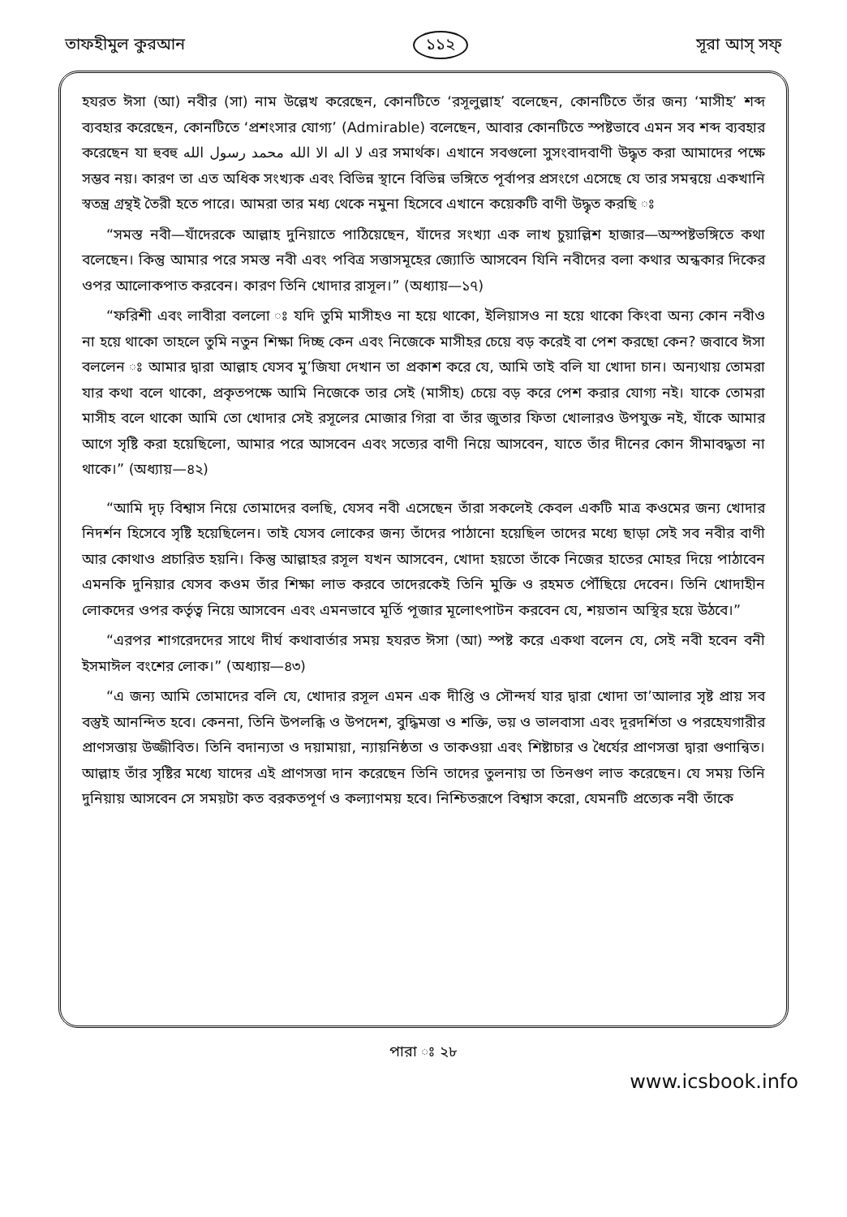তাফহীমুল কুরআন ১১২ সূরা আস্ সফ্
হযরত ঈসা (আ) নবীর (সা) নাম উল্লেখ করেছেন, কোনটিতে ‘রসূলুল্লাহ’ বলেছেন, কোনটিতে তাঁর জন্য ‘মাসীহ’ শব্দ ব্যবহার করেছেন, কোনটিতে ‘প্রশংসার যোগ্য’ (Admirable) বলেছেন, আবার কোনটিতে স্পষ্টভাবে এমন সব শব্দ ব্যবহার করেছেন যা হুবহু لا اله الا الله محمد رسول الله এর সমার্থক। এখানে সবগুলো সুসংবাদবাণী উদ্ধৃত করা আমাদের পক্ষে সম্ভব নয়। কারণ তা এত অধিক সংখ্যক এবং বিভিন্ন স্থানে বিভিন্ন ভঙ্গিতে পূর্বাপর প্রসংগে এসেছে যে তার সমন্বয়ে একখানি স্বতন্ত্র গ্রন্থই তৈরী হতে পারে। আমরা তার মধ্য থেকে নমুনা হিসেবে এখানে কয়েকটি বাণী উদ্ধৃত করছি ঃ
“সমস্ত নবী—যাঁদেরকে আল্লাহ দুনিয়াতে পাঠিয়েছেন, যাঁদের সংখ্যা এক লাখ চুয়াল্লিশ হাজার—অস্পষ্টভঙ্গিতে কথা বলেছেন। কিন্তু আমার পরে সমস্ত নবী এবং পবিত্র সত্তাসমূহের জ্যোতি আসবেন যিনি নবীদের বলা কথার অন্ধকার দিকের ওপর আলোকপাত করবেন। কারণ তিনি খোদার রাসূল।” (অধ্যায়—১৭)
“ফরিশী এবং লাবীরা বললো ঃ যদি তুমি মাসীহও না হয়ে থাকো, ইলিয়াসও না হয়ে থাকো কিংবা অন্য কোন নবীও না হয়ে থাকো তাহলে তুমি নতুন শিক্ষা দিচ্ছ কেন এবং নিজেকে মাসীহর চেয়ে বড় করেই বা পেশ করছো কেন? জবাবে ঈসা বললেন ঃ আমার দ্বারা আল্লাহ যেসব মু’জিযা দেখান তা প্রকাশ করে যে, আমি তাই বলি যা খোদা চান। অন্যথায় তোমরা যার কথা বলে থাকো, প্রকৃতপক্ষে আমি নিজেকে তার সেই (মাসীহ) চেয়ে বড় করে পেশ করার যোগ্য নই। যাকে তোমরা মাসীহ বলে থাকো আমি তো খোদার সেই রসূলের মোজার গিরা বা তাঁর জুতার ফিতা খোলারও উপযুক্ত নই, যাঁকে আমার আগে সৃষ্টি করা হয়েছিলো, আমার পরে আসবেন এবং সত্যের বাণী নিয়ে আসবেন, যাতে তাঁর দীনের কোন সীমাবদ্ধতা না থাকে।” (অধ্যায়—৪২)
“আমি দৃঢ় বিশ্বাস নিয়ে তোমাদের বলছি, যেসব নবী এসেছেন তাঁরা সকলেই কেবল একটি মাত্র কওমের জন্য খোদার নিদর্শন হিসেবে সৃষ্টি হয়েছিলেন। তাই যেসব লোকের জন্য তাঁদের পাঠানো হয়েছিল তাদের মধ্যে ছাড়া সেই সব নবীর বাণী আর কোথাও প্রচারিত হয়নি। কিন্তু আল্লাহর রসূল যখন আসবেন, খোদা হয়তো তাঁকে নিজের হাতের মোহর দিয়ে পাঠাবেন এমনকি দুনিয়ার যেসব কওম তাঁর শিক্ষা লাভ করবে তাদেরকেই তিনি মুক্তি ও রহমত পৌঁছিয়ে দেবেন। তিনি খোদাহীন লোকদের ওপর কর্তৃত্ব নিয়ে আসবেন এবং এমনভাবে মূর্তি পূজার মূলোৎপাটন করবেন যে, শয়তান অস্থির হয়ে উঠবে।”
“এরপর শাগরেদদের সাথে দীর্ঘ কথাবার্তার সময় হযরত ঈসা (আ) স্পষ্ট করে একথা বলেন যে, সেই নবী হবেন বনী ইসমাঈল বংশের লোক।” (অধ্যায়—৪৩)
“এ জন্য আমি তোমাদের বলি যে, খোদার রসূল এমন এক দীপ্তি ও সৌন্দর্য যার দ্বারা খোদা তা’আলার সৃষ্ট প্রায় সব বস্তুই আনন্দিত হবে। কেননা, তিনি উপলব্ধি ও উপদেশ, বুদ্ধিমত্তা ও শক্তি, ভয় ও ভালবাসা এবং দূরদর্শিতা ও পরহেযগারীর প্রাণসত্তায় উজ্জীবিত। তিনি বদান্যতা ও দয়ামায়া, ন্যায়নিষ্ঠতা ও তাকওয়া এবং শিষ্টাচার ও ধৈর্যের প্রাণসত্তা দ্বারা গুণান্বিত। আল্লাহ তাঁর সৃষ্টির মধ্যে যাদের এই প্রাণসত্তা দান করেছেন তিনি তাদের তুলনায় তা তিনগুণ লাভ করেছেন। যে সময় তিনি দুনিয়ায় আসবেন সে সময়টা কত বরকতপূর্ণ ও কল্যাণময় হবে। নিশ্চিতরূপে বিশ্বাস করো, যেমনটি প্রত্যেক নবী তাঁকে
পারা ঃ ২৮
www.icsbook.info